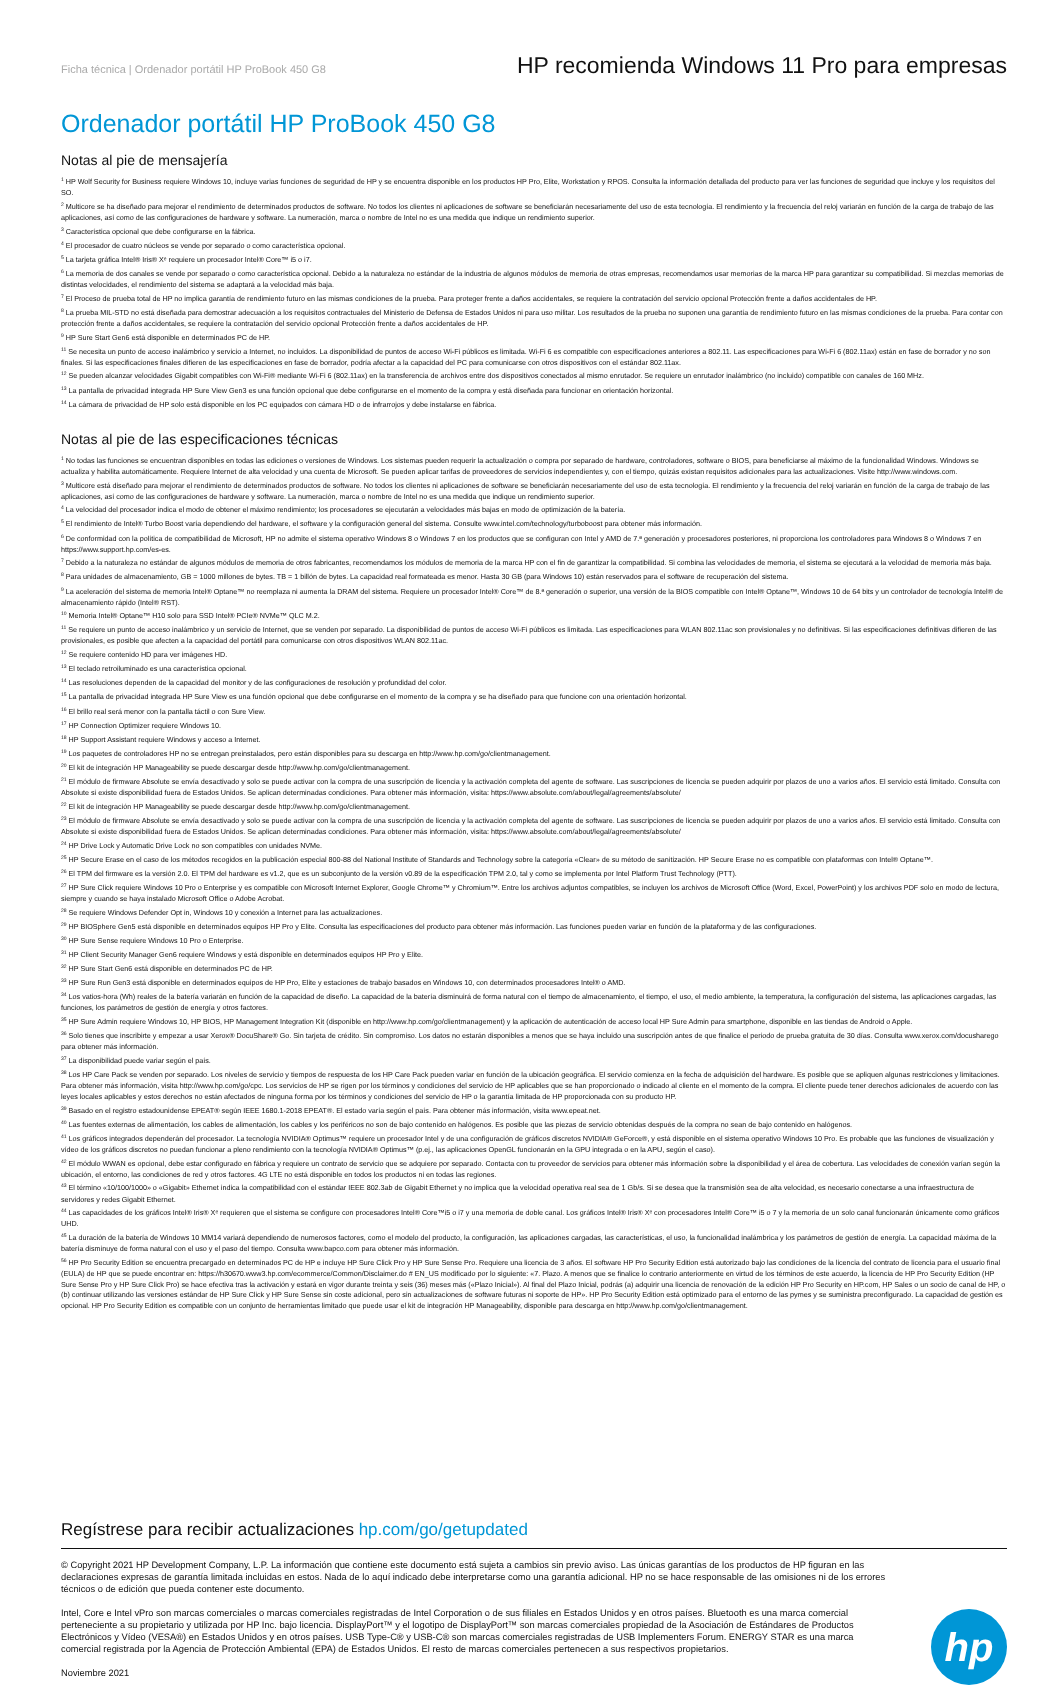Ficha técnica | Ordenador portátil HP ProBook 450 G8 HP recomienda Windows 11 Pro para empresas
Ordenador portátil HP ProBook 450 G8
Notas al pie de mensajería
<sup>1</sup> HP Wolf Security for Business requiere Windows 10, incluye varias funciones de seguridad de HP y se encuentra disponible en los productos HP Pro, Elite, Workstation y RPOS. Consulta la información detallada del producto para ver las funciones de seguridad que incluye y los requisitos del SO.
<sup>2</sup> Multicore se ha diseñado para mejorar el rendimiento de determinados productos de software. No todos los clientes ni aplicaciones de software se beneficiarán necesariamente del uso de esta tecnología. El rendimiento y la frecuencia del reloj variarán en función de la carga de trabajo de las aplicaciones, así como de las configuraciones de hardware y software. La numeración, marca o nombre de Intel no es una medida que indique un rendimiento superior.
<sup>3</sup> Característica opcional que debe configurarse en la fábrica.
<sup>4</sup> El procesador de cuatro núcleos se vende por separado o como característica opcional.
<sup>5</sup> La tarjeta gráfica Intel® Iris® Xᵉ requiere un procesador Intel® Core™ i5 o i7.
<sup>6</sup> La memoria de dos canales se vende por separado o como característica opcional. Debido a la naturaleza no estándar de la industria de algunos módulos de memoria de otras empresas, recomendamos usar memorias de la marca HP para garantizar su compatibilidad. Si mezclas memorias de distintas velocidades, el rendimiento del sistema se adaptará a la velocidad más baja.
<sup>7</sup> El Proceso de prueba total de HP no implica garantía de rendimiento futuro en las mismas condiciones de la prueba. Para proteger frente a daños accidentales, se requiere la contratación del servicio opcional Protección frente a daños accidentales de HP.
<sup>8</sup> La prueba MIL-STD no está diseñada para demostrar adecuación a los requisitos contractuales del Ministerio de Defensa de Estados Unidos ni para uso militar. Los resultados de la prueba no suponen una garantía de rendimiento futuro en las mismas condiciones de la prueba. Para contar con protección frente a daños accidentales, se requiere la contratación del servicio opcional Protección frente a daños accidentales de HP.
<sup>9</sup> HP Sure Start Gen6 está disponible en determinados PC de HP.
<sup>11</sup> Se necesita un punto de acceso inalámbrico y servicio a Internet, no incluidos. La disponibilidad de puntos de acceso Wi-Fi públicos es limitada. Wi-Fi 6 es compatible con especificaciones anteriores a 802.11. Las especificaciones para Wi-Fi 6 (802.11ax) están en fase de borrador y no son finales. Si las especificaciones finales difieren de las especificaciones en fase de borrador, podría afectar a la capacidad del PC para comunicarse con otros dispositivos con el estándar 802.11ax.
<sup>12</sup> Se pueden alcanzar velocidades Gigabit compatibles con Wi-Fi® mediante Wi-Fi 6 (802.11ax) en la transferencia de archivos entre dos dispositivos conectados al mismo enrutador. Se requiere un enrutador inalámbrico (no incluido) compatible con canales de 160 MHz.
<sup>13</sup> La pantalla de privacidad integrada HP Sure View Gen3 es una función opcional que debe configurarse en el momento de la compra y está diseñada para funcionar en orientación horizontal.
<sup>14</sup> La cámara de privacidad de HP solo está disponible en los PC equipados con cámara HD o de infrarrojos y debe instalarse en fábrica.
Notas al pie de las especificaciones técnicas
<sup>1</sup> No todas las funciones se encuentran disponibles en todas las ediciones o versiones de Windows. Los sistemas pueden requerir la actualización o compra por separado de hardware, controladores, software o BIOS, para beneficiarse al máximo de la funcionalidad Windows. Windows se actualiza y habilita automáticamente. Requiere Internet de alta velocidad y una cuenta de Microsoft. Se pueden aplicar tarifas de proveedores de servicios independientes y, con el tiempo, quizás existan requisitos adicionales para las actualizaciones. Visite http://www.windows.com.
<sup>3</sup> Multicore está diseñado para mejorar el rendimiento de determinados productos de software. No todos los clientes ni aplicaciones de software se beneficiarán necesariamente del uso de esta tecnología. El rendimiento y la frecuencia del reloj variarán en función de la carga de trabajo de las aplicaciones, así como de las configuraciones de hardware y software. La numeración, marca o nombre de Intel no es una medida que indique un rendimiento superior.
<sup>4</sup> La velocidad del procesador indica el modo de obtener el máximo rendimiento; los procesadores se ejecutarán a velocidades más bajas en modo de optimización de la batería.
<sup>5</sup> El rendimiento de Intel® Turbo Boost varía dependiendo del hardware, el software y la configuración general del sistema. Consulte www.intel.com/technology/turboboost para obtener más información.
<sup>6</sup> De conformidad con la política de compatibilidad de Microsoft, HP no admite el sistema operativo Windows 8 o Windows 7 en los productos que se configuran con Intel y AMD de 7.ª generación y procesadores posteriores, ni proporciona los controladores para Windows 8 o Windows 7 en https://www.support.hp.com/es-es.
<sup>7</sup> Debido a la naturaleza no estándar de algunos módulos de memoria de otros fabricantes, recomendamos los módulos de memoria de la marca HP con el fin de garantizar la compatibilidad. Si combina las velocidades de memoria, el sistema se ejecutará a la velocidad de memoria más baja.
<sup>8</sup> Para unidades de almacenamiento, GB = 1000 millones de bytes. TB = 1 billón de bytes. La capacidad real formateada es menor. Hasta 30 GB (para Windows 10) están reservados para el software de recuperación del sistema.
<sup>9</sup> La aceleración del sistema de memoria Intel® Optane™ no reemplaza ni aumenta la DRAM del sistema. Requiere un procesador Intel® Core™ de 8.ª generación o superior, una versión de la BIOS compatible con Intel® Optane™, Windows 10 de 64 bits y un controlador de tecnología Intel® de almacenamiento rápido (Intel® RST).
<sup>10</sup> Memoria Intel® Optane™ H10 solo para SSD Intel® PCIe® NVMe™ QLC M.2.
<sup>11</sup> Se requiere un punto de acceso inalámbrico y un servicio de Internet, que se venden por separado. La disponibilidad de puntos de acceso Wi-Fi públicos es limitada. Las especificaciones para WLAN 802.11ac son provisionales y no definitivas. Si las especificaciones definitivas difieren de las provisionales, es posible que afecten a la capacidad del portátil para comunicarse con otros dispositivos WLAN 802.11ac.
<sup>12</sup> Se requiere contenido HD para ver imágenes HD.
<sup>13</sup> El teclado retroiluminado es una característica opcional.
<sup>14</sup> Las resoluciones dependen de la capacidad del monitor y de las configuraciones de resolución y profundidad del color.
<sup>15</sup> La pantalla de privacidad integrada HP Sure View es una función opcional que debe configurarse en el momento de la compra y se ha diseñado para que funcione con una orientación horizontal.
<sup>16</sup> El brillo real será menor con la pantalla táctil o con Sure View.
<sup>17</sup> HP Connection Optimizer requiere Windows 10.
<sup>18</sup> HP Support Assistant requiere Windows y acceso a Internet.
<sup>19</sup> Los paquetes de controladores HP no se entregan preinstalados, pero están disponibles para su descarga en http://www.hp.com/go/clientmanagement.
<sup>20</sup> El kit de integración HP Manageability se puede descargar desde http://www.hp.com/go/clientmanagement.
<sup>21</sup> El módulo de firmware Absolute se envía desactivado y solo se puede activar con la compra de una suscripción de licencia y la activación completa del agente de software. Las suscripciones de licencia se pueden adquirir por plazos de uno a varios años. El servicio está limitado. Consulta con Absolute si existe disponibilidad fuera de Estados Unidos. Se aplican determinadas condiciones. Para obtener más información, visita: https://www.absolute.com/about/legal/agreements/absolute/
<sup>22</sup> El kit de integración HP Manageability se puede descargar desde http://www.hp.com/go/clientmanagement.
<sup>23</sup> El módulo de firmware Absolute se envía desactivado y solo se puede activar con la compra de una suscripción de licencia y la activación completa del agente de software. Las suscripciones de licencia se pueden adquirir por plazos de uno a varios años. El servicio está limitado. Consulta con Absolute si existe disponibilidad fuera de Estados Unidos. Se aplican determinadas condiciones. Para obtener más información, visita: https://www.absolute.com/about/legal/agreements/absolute/
<sup>24</sup> HP Drive Lock y Automatic Drive Lock no son compatibles con unidades NVMe.
<sup>25</sup> HP Secure Erase en el caso de los métodos recogidos en la publicación especial 800-88 del National Institute of Standards and Technology sobre la categoría «Clear» de su método de sanitización. HP Secure Erase no es compatible con plataformas con Intel® Optane™.
<sup>26</sup> El TPM del firmware es la versión 2.0. El TPM del hardware es v1.2, que es un subconjunto de la versión v0.89 de la especificación TPM 2.0, tal y como se implementa por Intel Platform Trust Technology (PTT).
<sup>27</sup> HP Sure Click requiere Windows 10 Pro o Enterprise y es compatible con Microsoft Internet Explorer, Google Chrome™ y Chromium™. Entre los archivos adjuntos compatibles, se incluyen los archivos de Microsoft Office (Word, Excel, PowerPoint) y los archivos PDF solo en modo de lectura, siempre y cuando se haya instalado Microsoft Office o Adobe Acrobat.
<sup>28</sup> Se requiere Windows Defender Opt in, Windows 10 y conexión a Internet para las actualizaciones.
<sup>29</sup> HP BIOSphere Gen5 está disponible en determinados equipos HP Pro y Elite. Consulta las especificaciones del producto para obtener más información. Las funciones pueden variar en función de la plataforma y de las configuraciones.
<sup>30</sup> HP Sure Sense requiere Windows 10 Pro o Enterprise.
<sup>31</sup> HP Client Security Manager Gen6 requiere Windows y está disponible en determinados equipos HP Pro y Elite.
<sup>32</sup> HP Sure Start Gen6 está disponible en determinados PC de HP.
<sup>33</sup> HP Sure Run Gen3 está disponible en determinados equipos de HP Pro, Elite y estaciones de trabajo basados en Windows 10, con determinados procesadores Intel® o AMD.
<sup>34</sup> Los vatios-hora (Wh) reales de la batería variarán en función de la capacidad de diseño. La capacidad de la batería disminuirá de forma natural con el tiempo de almacenamiento, el tiempo, el uso, el medio ambiente, la temperatura, la configuración del sistema, las aplicaciones cargadas, las funciones, los parámetros de gestión de energía y otros factores.
<sup>35</sup> HP Sure Admin requiere Windows 10, HP BIOS, HP Management Integration Kit (disponible en http://www.hp.com/go/clientmanagement) y la aplicación de autenticación de acceso local HP Sure Admin para smartphone, disponible en las tiendas de Android o Apple.
<sup>36</sup> Solo tienes que inscribirte y empezar a usar Xerox® DocuShare® Go. Sin tarjeta de crédito. Sin compromiso. Los datos no estarán disponibles a menos que se haya incluido una suscripción antes de que finalice el periodo de prueba gratuita de 30 días. Consulta www.xerox.com/docusharego para obtener más información.
<sup>37</sup> La disponibilidad puede variar según el país.
<sup>38</sup> Los HP Care Pack se venden por separado. Los niveles de servicio y tiempos de respuesta de los HP Care Pack pueden variar en función de la ubicación geográfica. El servicio comienza en la fecha de adquisición del hardware. Es posible que se apliquen algunas restricciones y limitaciones. Para obtener más información, visita http://www.hp.com/go/cpc. Los servicios de HP se rigen por los términos y condiciones del servicio de HP aplicables que se han proporcionado o indicado al cliente en el momento de la compra. El cliente puede tener derechos adicionales de acuerdo con las leyes locales aplicables y estos derechos no están afectados de ninguna forma por los términos y condiciones del servicio de HP o la garantía limitada de HP proporcionada con su producto HP.
<sup>39</sup> Basado en el registro estadounidense EPEAT® según IEEE 1680.1-2018 EPEAT®. El estado varía según el país. Para obtener más información, visita www.epeat.net.
<sup>40</sup> Las fuentes externas de alimentación, los cables de alimentación, los cables y los periféricos no son de bajo contenido en halógenos. Es posible que las piezas de servicio obtenidas después de la compra no sean de bajo contenido en halógenos.
<sup>41</sup> Los gráficos integrados dependerán del procesador. La tecnología NVIDIA® Optimus™ requiere un procesador Intel y de una configuración de gráficos discretos NVIDIA® GeForce®, y está disponible en el sistema operativo Windows 10 Pro. Es probable que las funciones de visualización y vídeo de los gráficos discretos no puedan funcionar a pleno rendimiento con la tecnología NVIDIA® Optimus™ (p.ej., las aplicaciones OpenGL funcionarán en la GPU integrada o en la APU, según el caso).
<sup>42</sup> El módulo WWAN es opcional, debe estar configurado en fábrica y requiere un contrato de servicio que se adquiere por separado. Contacta con tu proveedor de servicios para obtener más información sobre la disponibilidad y el área de cobertura. Las velocidades de conexión varían según la ubicación, el entorno, las condiciones de red y otros factores. 4G LTE no está disponible en todos los productos ni en todas las regiones.
<sup>43</sup> El término «10/100/1000» o «Gigabit» Ethernet indica la compatibilidad con el estándar IEEE 802.3ab de Gigabit Ethernet y no implica que la velocidad operativa real sea de 1 Gb/s. Si se desea que la transmisión sea de alta velocidad, es necesario conectarse a una infraestructura de servidores y redes Gigabit Ethernet.
<sup>44</sup> Las capacidades de los gráficos Intel® Iris® Xᵉ requieren que el sistema se configure con procesadores Intel® Core™i5 o i7 y una memoria de doble canal. Los gráficos Intel® Iris® Xᵉ con procesadores Intel® Core™ i5 o 7 y la memoria de un solo canal funcionarán únicamente como gráficos UHD.
<sup>45</sup> La duración de la batería de Windows 10 MM14 variará dependiendo de numerosos factores, como el modelo del producto, la configuración, las aplicaciones cargadas, las características, el uso, la funcionalidad inalámbrica y los parámetros de gestión de energía. La capacidad máxima de la batería disminuye de forma natural con el uso y el paso del tiempo. Consulta www.bapco.com para obtener más información.
<sup>56</sup> HP Pro Security Edition se encuentra precargado en determinados PC de HP e incluye HP Sure Click Pro y HP Sure Sense Pro. Requiere una licencia de 3 años. El software HP Pro Security Edition está autorizado bajo las condiciones de la licencia del contrato de licencia para el usuario final (EULA) de HP que se puede encontrar en: https://h30670.www3.hp.com/ecommerce/Common/Disclaimer.do # EN_US modificado por lo siguiente: «7. Plazo. A menos que se finalice lo contrario anteriormente en virtud de los términos de este acuerdo, la licencia de HP Pro Security Edition (HP Sure Sense Pro y HP Sure Click Pro) se hace efectiva tras la activación y estará en vigor durante treinta y seis (36) meses más («Plazo Inicial»). Al final del Plazo Inicial, podrás (a) adquirir una licencia de renovación de la edición HP Pro Security en HP.com, HP Sales o un socio de canal de HP, o (b) continuar utilizando las versiones estándar de HP Sure Click y HP Sure Sense sin coste adicional, pero sin actualizaciones de software futuras ni soporte de HP». HP Pro Security Edition está optimizado para el entorno de las pymes y se suministra preconfigurado. La capacidad de gestión es opcional. HP Pro Security Edition es compatible con un conjunto de herramientas limitado que puede usar el kit de integración HP Manageability, disponible para descarga en http://www.hp.com/go/clientmanagement.
Regístrese para recibir actualizaciones hp.com/go/getupdated
© Copyright 2021 HP Development Company, L.P. La información que contiene este documento está sujeta a cambios sin previo aviso. Las únicas garantías de los productos de HP figuran en las declaraciones expresas de garantía limitada incluidas en estos. Nada de lo aquí indicado debe interpretarse como una garantía adicional. HP no se hace responsable de las omisiones ni de los errores técnicos o de edición que pueda contener este documento.
Intel, Core e Intel vPro son marcas comerciales o marcas comerciales registradas de Intel Corporation o de sus filiales en Estados Unidos y en otros países. Bluetooth es una marca comercial perteneciente a su propietario y utilizada por HP Inc. bajo licencia. DisplayPort™ y el logotipo de DisplayPort™ son marcas comerciales propiedad de la Asociación de Estándares de Productos Electrónicos y Vídeo (VESA®) en Estados Unidos y en otros países. USB Type-C® y USB-C® son marcas comerciales registradas de USB Implementers Forum. ENERGY STAR es una marca comercial registrada por la Agencia de Protección Ambiental (EPA) de Estados Unidos. El resto de marcas comerciales pertenecen a sus respectivos propietarios.
Noviembre 2021
hp